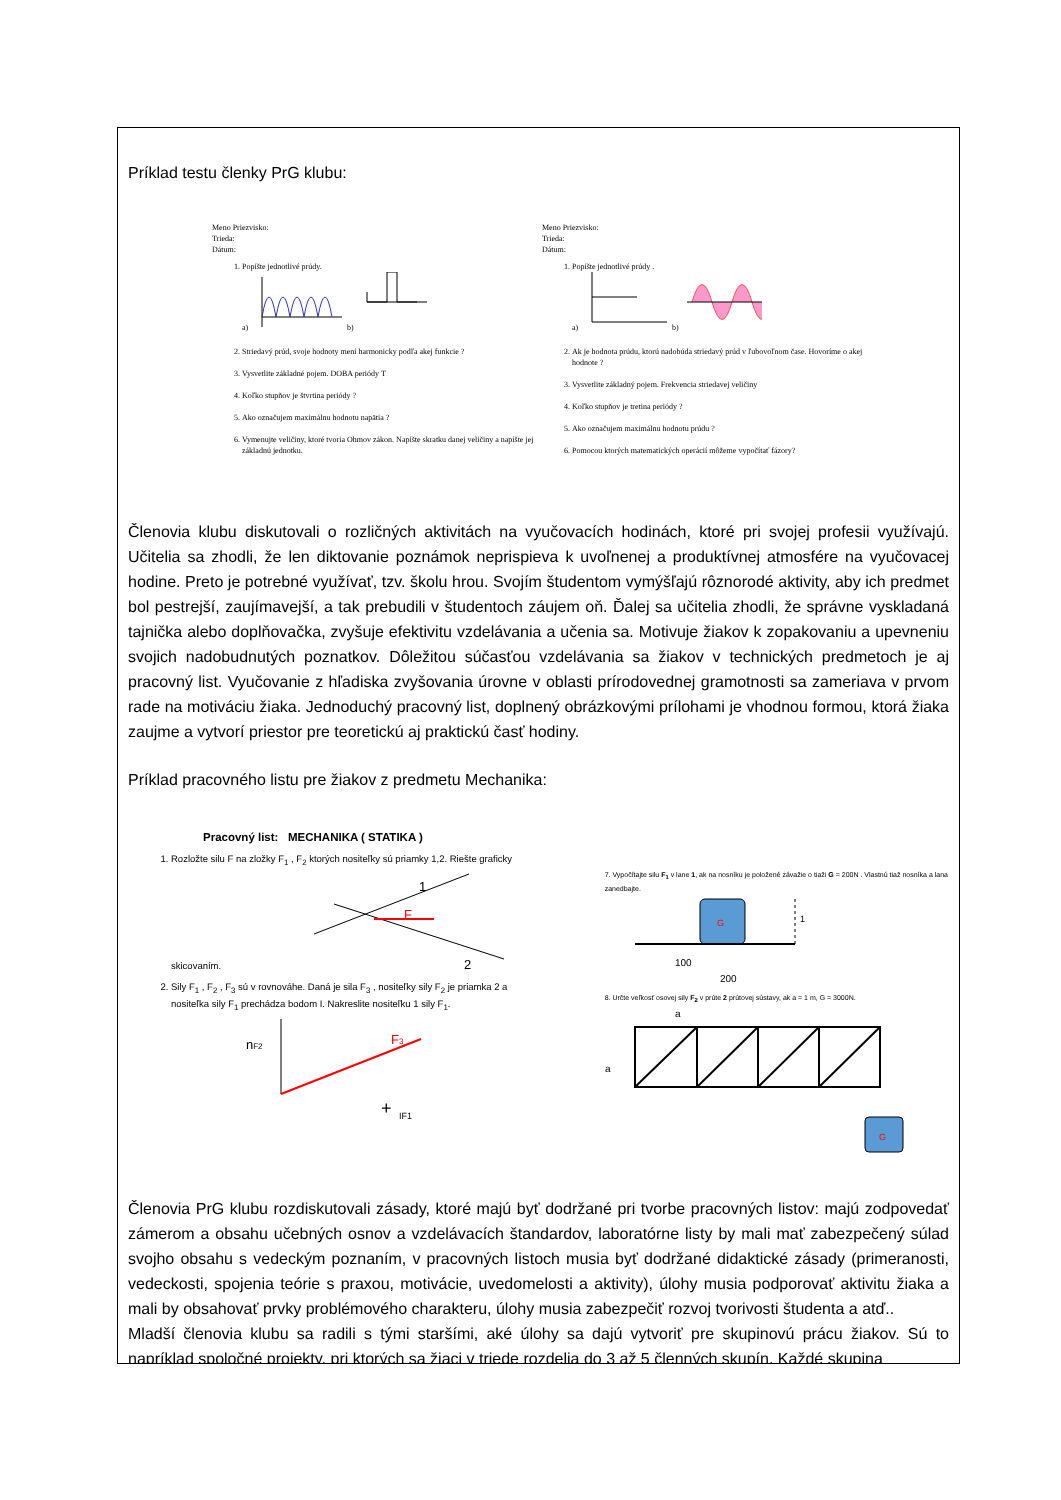Príklad testu členky PrG klubu:
Meno Priezvisko:
Trieda:
Dátum:
1. Popíšte jednotlivé prúdy.
a)
b)
2. Striedavý prúd, svoje hodnoty mení harmonicky podľa akej funkcie ?
3. Vysvetlite základné pojem. DOBA periódy T
4. Koľko stupňov je štvrtina periódy ?
5. Ako označujem maximálnu hodnotu napätia ?
6. Vymenujte veličiny, ktoré tvoria Ohmov zákon. Napíšte skratku danej veličiny a napíšte jej základnú jednotku.
Meno Priezvisko:
Trieda:
Dátum:
1. Popíšte jednotlivé prúdy .
a)
b)
2. Ak je hodnota prúdu, ktorú nadobúda striedavý prúd v ľubovoľnom čase. Hovoríme o akej hodnote ?
3. Vysvetlite základný pojem. Frekvencia striedavej veličiny
4. Koľko stupňov je tretina periódy ?
5. Ako označujem maximálnu hodnotu prúdu ?
6. Pomocou ktorých matematických operácií môžeme vypočítať fázory?
Členovia klubu diskutovali o rozličných aktivitách na vyučovacích hodinách, ktoré pri svojej profesii využívajú. Učitelia sa zhodli, že len diktovanie poznámok neprispieva k uvoľnenej a produktívnej atmosfére na vyučovacej hodine. Preto je potrebné využívať, tzv. školu hrou. Svojím študentom vymýšľajú rôznorodé aktivity, aby ich predmet bol pestrejší, zaujímavejší, a tak prebudili v študentoch záujem oň. Ďalej sa učitelia zhodli, že správne vyskladaná tajnička alebo doplňovačka, zvyšuje efektivitu vzdelávania a učenia sa. Motivuje žiakov k zopakovaniu a upevneniu svojich nadobudnutých poznatkov. Dôležitou súčasťou vzdelávania sa žiakov v technických predmetoch je aj pracovný list. Vyučovanie z hľadiska zvyšovania úrovne v oblasti prírodovednej gramotnosti sa zameriava v prvom rade na motiváciu žiaka. Jednoduchý pracovný list, doplnený obrázkovými prílohami je vhodnou formou, ktorá žiaka zaujme a vytvorí priestor pre teoretickú aj praktickú časť hodiny.
Príklad pracovného listu pre žiakov z predmetu Mechanika:
Pracovný list: MECHANIKA ( STATIKA )
1. Rozložte silu F na zložky F<sub>1</sub> , F<sub>2</sub> ktorých nositeľky sú priamky 1,2. Riešte graficky skicovaním.
F
1
2
2. Sily F<sub>1</sub> , F<sub>2</sub> , F<sub>3</sub> sú v rovnováhe. Daná je sila F<sub>3</sub> , nositeľky sily F<sub>2</sub> je priamka 2 a nositeľka sily F<sub>1</sub> prechádza bodom I. Nakreslite nositeľku 1 sily F<sub>1</sub>.
nF2
F3
+
IF1
7. Vypočítajte silu F<sub>1</sub> v lane 1, ak na nosníku je položené závažie o tiaži G = 200N . Vlastnú tiaž nosníka a lana zanedbajte.
G
1
100
200
8. Určte veľkosť osovej sily F<sub>2</sub> v prúte 2 prútovej sústavy, ak a = 1 m, G = 3000N.
a
a
G
Členovia PrG klubu rozdiskutovali zásady, ktoré majú byť dodržané pri tvorbe pracovných listov: majú zodpovedať zámerom a obsahu učebných osnov a vzdelávacích štandardov, laboratórne listy by mali mať zabezpečený súlad svojho obsahu s vedeckým poznaním, v pracovných listoch musia byť dodržané didaktické zásady (primeranosti, vedeckosti, spojenia teórie s praxou, motivácie, uvedomelosti a aktivity), úlohy musia podporovať aktivitu žiaka a mali by obsahovať prvky problémového charakteru, úlohy musia zabezpečiť rozvoj tvorivosti študenta a atď..
Mladší členovia klubu sa radili s tými staršími, aké úlohy sa dajú vytvoriť pre skupinovú prácu žiakov. Sú to napríklad spoločné projekty, pri ktorých sa žiaci v triede rozdelia do 3 až 5 členných skupín. Každé skupina